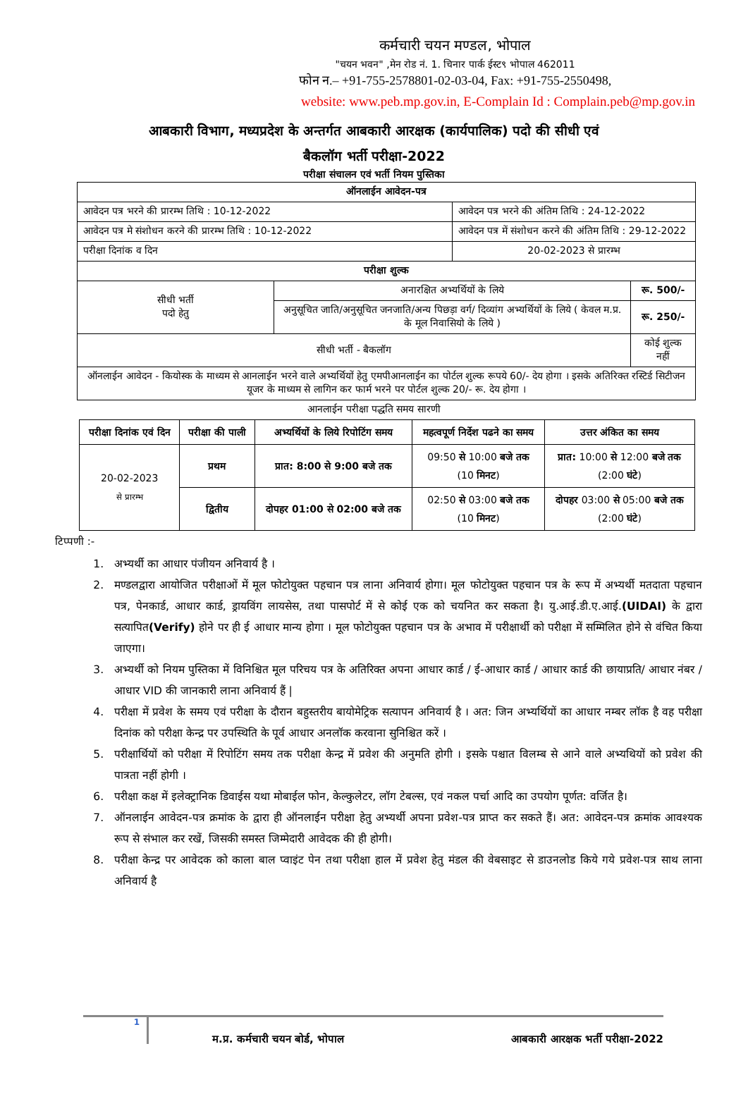कर्मचारी चयन मण्डल, भोपाल
"चयन भवन" ,मेन रोड नं. 1. चिनार पार्क ईस्ट९ भोपाल 462011
फोन न.– +91-755-2578801-02-03-04, Fax: +91-755-2550498,
website: www.peb.mp.gov.in, E-Complain Id : Complain.peb@mp.gov.in
आबकारी विभाग, मध्यप्रदेश के अन्तर्गत आबकारी आरक्षक (कार्यपालिक) पदो की सीधी एवं
बैकलॉग भर्ती परीक्षा-2022
परीक्षा संचालन एवं भर्ती नियम पुस्तिका
| ऑनलाईन आवेदन-पत्र | | | |
| --- | --- | --- | --- |
| आवेदन पत्र भरने की प्रारम्भ तिथि : 10-12-2022 | | आवेदन पत्र भरने की अंतिम तिथि : 24-12-2022 | |
| आवेदन पत्र मे संशोधन करने की प्रारम्भ तिथि : 10-12-2022 | | आवेदन पत्र में संशोधन करने की अंतिम तिथि : 29-12-2022 | |
| परीक्षा दिनांक व दिन | | 20-02-2023 से प्रारम्भ | |
| परीक्षा शुल्क | | | |
| सीधी भर्ती पदो हेतु | अनारक्षित अभ्यर्थियों के लिये | | रू. 500/- |
| | अनुसूचित जाति/अनुसूचित जनजाति/अन्य पिछड़ा वर्ग/ दिव्यांग अभ्यर्थियों के लिये ( केवल म.प्र. के मूल निवासियो के लिये ) | | रू. 250/- |
| सीधी भर्ती - बैकलॉग | | | कोई शुल्क नहीं |
| ऑनलाईन आवेदन - कियोस्क के माध्यम से आनलाईन भरने वाले अभ्यर्थियों हेतु एमपीआनलाईन का पोर्टल शुल्क रूपये 60/- देय होगा । इसके अतिरिक्त रस्टिर्ड सिटीजन यूजर के माध्यम से लागिन कर फार्म भरने पर पोर्टल शुल्क 20/- रू. देय होगा । | | | |
आनलाईन परीक्षा पद्धति समय सारणी
| परीक्षा दिनांक एवं दिन | परीक्षा की पाली | अभ्यर्थियों के लिये रिपोटिंग समय | महत्वपूर्ण निर्देश पढने का समय | उत्तर अंकित का समय |
| --- | --- | --- | --- | --- |
| 20-02-2023 से प्रारम्भ | प्रथम | प्रात: 8:00 से 9:00 बजे तक | 09:50 से 10:00 बजे तक (10 मिनट ) | प्रात: 10:00 से 12:00 बजे तक (2:00 घंटे ) |
| | द्वितीय | दोपहर 01:00 से 02:00 बजे तक | 02:50 से 03:00 बजे तक (10 मिनट ) | दोपहर 03:00 से 05:00 बजे तक (2:00 घंटे ) |
टिप्पणी :-
1. अभ्यर्थी का आधार पंजीयन अनिवार्य है ।
2. मण्डलद्वारा आयोजित परीक्षाओं में मूल फोटोयुक्त पहचान पत्र लाना अनिवार्य होगा। मूल फोटोयुक्त पहचान पत्र के रूप में अभ्यर्थी मतदाता पहचान पत्र, पेनकार्ड, आधार कार्ड, ड्रायविंग लायसेस, तथा पासपोर्ट में से कोई एक को चयनित कर सकता है। यु.आई.डी.ए.आई.(UIDAI) के द्वारा सत्यापित(Verify) होने पर ही ई आधार मान्य होगा । मूल फोटोयुक्त पहचान पत्र के अभाव में परीक्षार्थी को परीक्षा में सम्मिलित होने से वंचित किया जाएगा।
3. अभ्यर्थी को नियम पुस्तिका में विनिश्चित मूल परिचय पत्र के अतिरिक्त अपना आधार कार्ड / ई-आधार कार्ड / आधार कार्ड की छायाप्रति/ आधार नंबर / आधार VID की जानकारी लाना अनिवार्य हैं |
4. परीक्षा में प्रवेश के समय एवं परीक्षा के दौरान बहुस्तरीय बायोमेट्रिक सत्यापन अनिवार्य है । अत: जिन अभ्यर्थियों का आधार नम्बर लॉक है वह परीक्षा दिनांक को परीक्षा केन्द्र पर उपस्थिति के पूर्व आधार अनलॉक करवाना सुनिश्चित करें ।
5. परीक्षार्थियों को परीक्षा में रिपोटिंग समय तक परीक्षा केन्द्र में प्रवेश की अनुमति होगी । इसके पश्चात विलम्ब से आने वाले अभ्यथियों को प्रवेश की पात्रता नहीं होगी ।
6. परीक्षा कक्ष में इलेक्ट्रानिक डिवाईस यथा मोबाईल फोन, केल्कुलेटर, लॉग टेबल्स, एवं नकल पर्चा आदि का उपयोग पूर्णत: वर्जित है।
7. ऑनलाईन आवेदन-पत्र क्रमांक के द्वारा ही ऑनलाईन परीक्षा हेतु अभ्यर्थी अपना प्रवेश-पत्र प्राप्त कर सकते हैं। अत: आवेदन-पत्र क्रमांक आवश्यक रूप से संभाल कर रखें, जिसकी समस्त जिम्मेदारी आवेदक की ही होगी।
8. परीक्षा केन्द्र पर आवेदक को काला बाल प्वाइंट पेन तथा परीक्षा हाल में प्रवेश हेतु मंडल की वेबसाइट से डाउनलोड किये गये प्रवेश-पत्र साथ लाना अनिवार्य है
1
म.प्र. कर्मचारी चयन बोर्ड, भोपाल
आबकारी आरक्षक भर्ती परीक्षा-2022